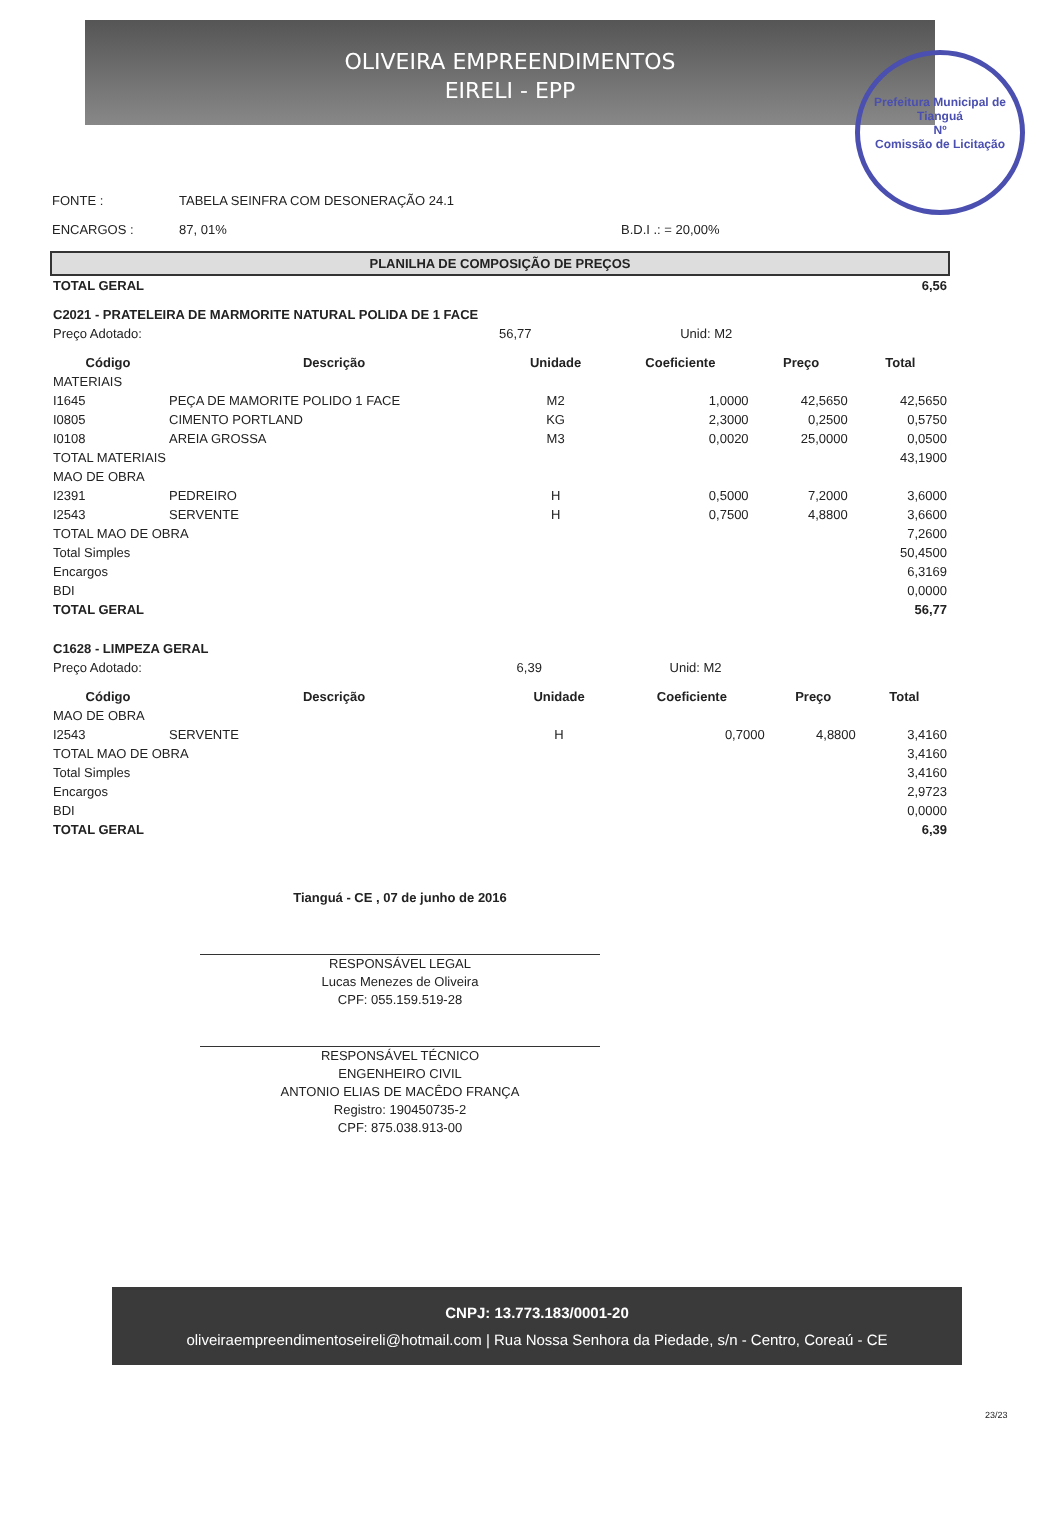OLIVEIRA EMPREENDIMENTOS
EIRELI - EPP
Prefeitura Municipal de Tianguá
Nº
Comissão de Licitação
| FONTE : | TABELA SEINFRA COM DESONERAÇÃO 24.1 | |
| ENCARGOS : | 87, 01% | B.D.I .: = 20,00% |
PLANILHA DE COMPOSIÇÃO DE PREÇOS
| TOTAL GERAL | 6,56 |
| C2021 - PRATELEIRA DE MARMORITE NATURAL POLIDA DE 1 FACE | | |
| Preço Adotado: | 56,77 | Unid: M2 |
| Código | Descrição | Unidade | Coeficiente | Preço | Total |
| --- | --- | --- | --- | --- | --- |
| MATERIAIS | | | | | |
| I1645 | PEÇA DE MAMORITE POLIDO 1 FACE | M2 | 1,0000 | 42,5650 | 42,5650 |
| I0805 | CIMENTO PORTLAND | KG | 2,3000 | 0,2500 | 0,5750 |
| I0108 | AREIA GROSSA | M3 | 0,0020 | 25,0000 | 0,0500 |
| TOTAL MATERIAIS | | | | | 43,1900 |
| MAO DE OBRA | | | | | |
| I2391 | PEDREIRO | H | 0,5000 | 7,2000 | 3,6000 |
| I2543 | SERVENTE | H | 0,7500 | 4,8800 | 3,6600 |
| TOTAL MAO DE OBRA | | | | | 7,2600 |
| Total Simples | | | | | 50,4500 |
| Encargos | | | | | 6,3169 |
| BDI | | | | | 0,0000 |
| TOTAL GERAL | | | | | 56,77 |
| C1628 - LIMPEZA GERAL | | |
| Preço Adotado: | 6,39 | Unid: M2 |
| Código | Descrição | Unidade | Coeficiente | Preço | Total |
| --- | --- | --- | --- | --- | --- |
| MAO DE OBRA | | | | | |
| I2543 | SERVENTE | H | 0,7000 | 4,8800 | 3,4160 |
| TOTAL MAO DE OBRA | | | | | 3,4160 |
| Total Simples | | | | | 3,4160 |
| Encargos | | | | | 2,9723 |
| BDI | | | | | 0,0000 |
| TOTAL GERAL | | | | | 6,39 |
Tianguá - CE , 07 de junho de 2016
RESPONSÁVEL LEGAL
Lucas Menezes de Oliveira
CPF: 055.159.519-28
RESPONSÁVEL TÉCNICO
ENGENHEIRO CIVIL
ANTONIO ELIAS DE MACÊDO FRANÇA
Registro: 190450735-2
CPF: 875.038.913-00
CNPJ: 13.773.183/0001-20
oliveiraempreendimentoseireli@hotmail.com | Rua Nossa Senhora da Piedade, s/n - Centro, Coreaú - CE
23/23